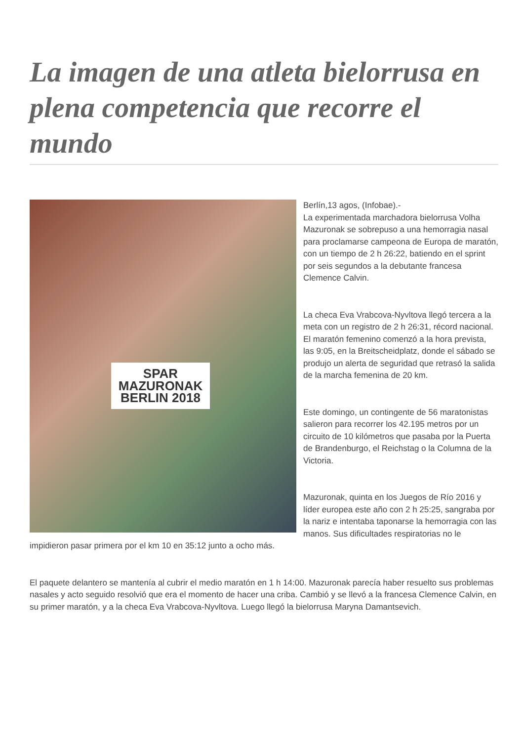La imagen de una atleta bielorrusa en plena competencia que recorre el mundo
SPAR
MAZURONAK
BERLIN 2018
Berlín,13 agos, (Infobae).-
La experimentada marchadora bielorrusa Volha Mazuronak se sobrepuso a una hemorragia nasal para proclamarse campeona de Europa de maratón, con un tiempo de 2 h 26:22, batiendo en el sprint por seis segundos a la debutante francesa Clemence Calvin.
La checa Eva Vrabcova-Nyvltova llegó tercera a la meta con un registro de 2 h 26:31, récord nacional. El maratón femenino comenzó a la hora prevista, las 9:05, en la Breitscheidplatz, donde el sábado se produjo un alerta de seguridad que retrasó la salida de la marcha femenina de 20 km.
Este domingo, un contingente de 56 maratonistas salieron para recorrer los 42.195 metros por un circuito de 10 kilómetros que pasaba por la Puerta de Brandenburgo, el Reichstag o la Columna de la Victoria.
Mazuronak, quinta en los Juegos de Río 2016 y líder europea este año con 2 h 25:25, sangraba por la nariz e intentaba taponarse la hemorragia con las manos. Sus dificultades respiratorias no le impidieron pasar primera por el km 10 en 35:12 junto a ocho más.
El paquete delantero se mantenía al cubrir el medio maratón en 1 h 14:00. Mazuronak parecía haber resuelto sus problemas nasales y acto seguido resolvió que era el momento de hacer una criba. Cambió y se llevó a la francesa Clemence Calvin, en su primer maratón, y a la checa Eva Vrabcova-Nyvltova. Luego llegó la bielorrusa Maryna Damantsevich.